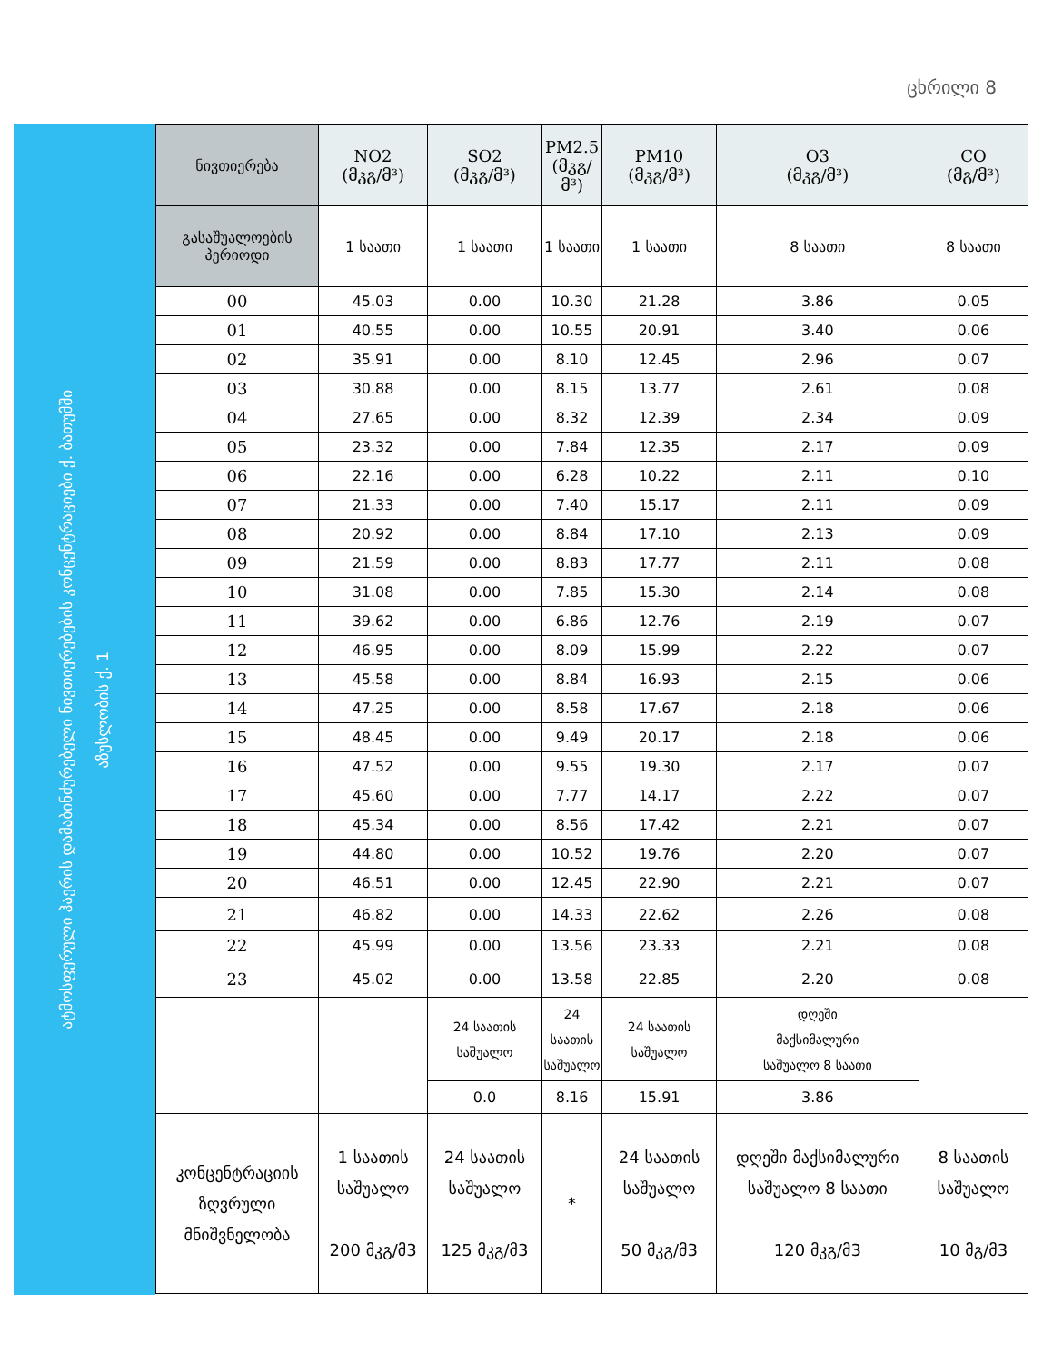ცხრილი 8
ატმოსფერული ჰაერის დამაბინძურებელი ნივთიერებების კონცენტრაციები ქ. ბათუმში
აზუსლობის ქ. 1
| ნივთიერება | NO2 (მკგ/მ³) | SO2 (მკგ/მ³) | PM2.5 (მკგ/მ³) | PM10 (მკგ/მ³) | O3 (მკგ/მ³) | CO (მგ/მ³) |
| --- | --- | --- | --- | --- | --- | --- |
| გასაშუალოების პერიოდი | 1 საათი | 1 საათი | 1 საათი | 1 საათი | 8 საათი | 8 საათი |
| 00 | 45.03 | 0.00 | 10.30 | 21.28 | 3.86 | 0.05 |
| 01 | 40.55 | 0.00 | 10.55 | 20.91 | 3.40 | 0.06 |
| 02 | 35.91 | 0.00 | 8.10 | 12.45 | 2.96 | 0.07 |
| 03 | 30.88 | 0.00 | 8.15 | 13.77 | 2.61 | 0.08 |
| 04 | 27.65 | 0.00 | 8.32 | 12.39 | 2.34 | 0.09 |
| 05 | 23.32 | 0.00 | 7.84 | 12.35 | 2.17 | 0.09 |
| 06 | 22.16 | 0.00 | 6.28 | 10.22 | 2.11 | 0.10 |
| 07 | 21.33 | 0.00 | 7.40 | 15.17 | 2.11 | 0.09 |
| 08 | 20.92 | 0.00 | 8.84 | 17.10 | 2.13 | 0.09 |
| 09 | 21.59 | 0.00 | 8.83 | 17.77 | 2.11 | 0.08 |
| 10 | 31.08 | 0.00 | 7.85 | 15.30 | 2.14 | 0.08 |
| 11 | 39.62 | 0.00 | 6.86 | 12.76 | 2.19 | 0.07 |
| 12 | 46.95 | 0.00 | 8.09 | 15.99 | 2.22 | 0.07 |
| 13 | 45.58 | 0.00 | 8.84 | 16.93 | 2.15 | 0.06 |
| 14 | 47.25 | 0.00 | 8.58 | 17.67 | 2.18 | 0.06 |
| 15 | 48.45 | 0.00 | 9.49 | 20.17 | 2.18 | 0.06 |
| 16 | 47.52 | 0.00 | 9.55 | 19.30 | 2.17 | 0.07 |
| 17 | 45.60 | 0.00 | 7.77 | 14.17 | 2.22 | 0.07 |
| 18 | 45.34 | 0.00 | 8.56 | 17.42 | 2.21 | 0.07 |
| 19 | 44.80 | 0.00 | 10.52 | 19.76 | 2.20 | 0.07 |
| 20 | 46.51 | 0.00 | 12.45 | 22.90 | 2.21 | 0.07 |
| 21 | 46.82 | 0.00 | 14.33 | 22.62 | 2.26 | 0.08 |
| 22 | 45.99 | 0.00 | 13.56 | 23.33 | 2.21 | 0.08 |
| 23 | 45.02 | 0.00 | 13.58 | 22.85 | 2.20 | 0.08 |
| | | 24 საათის საშუალო | 24 საათის საშუალო | 24 საათის საშუალო | დღეში მაქსიმალური საშუალო 8 საათი | |
| | | 0.0 | 8.16 | 15.91 | 3.86 | |
| კონცენტრაციის ზღვრული მნიშვნელობა | 1 საათის საშუალო 200 მკგ/მ3 | 24 საათის საშუალო 125 მკგ/მ3 | * | 24 საათის საშუალო 50 მკგ/მ3 | დღეში მაქსიმალური საშუალო 8 საათი 120 მკგ/მ3 | 8 საათის საშუალო 10 მგ/მ3 |